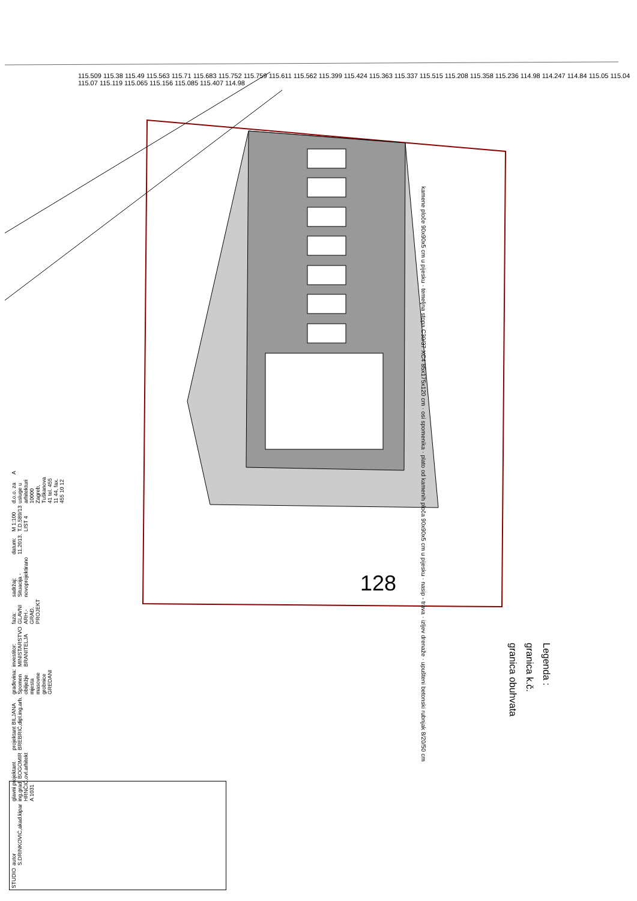Legenda :
granica k.č.
granica obuhvata
STUDIO
autor S.DRINKOVIĆ,akad.kipar
glavni projektant ing.grad. BOGOMIR HRNČIĆ,ovl.arhitekt A 1031
projektant BILJANA BREBRIĆ,dipl.ing.arh.
građevina: Spomen obilježje mjesta masovne grobnice GREDANI
investitor: MINISTARSTVO BRANITELJA
faza: GLAVNI ARH.-GRAĐ. PROJEKT
sadržaj: Situacija - novoprojektirano
datum: 11.2013.
M 1:100 T.D.589/13 LIST 4
d.o.o. za usluge u arhitekturi 10000 Zagreb, Tuškanova 41 tel. 455 11 44, fax. 455 10 12
A
128
kamene ploče 90x90x5 cm u pijesku · temeljna stopa C30/37 XC4 85x175x120 cm · osi spomenika · plato od kamenih ploča 90x90x5 cm u pijesku · nasip - trava · izljev drenaže · upušteni betonski rubnjak 8/20/50 cm
115.509 115.38 115.49 115.563 115.71 115.683 115.752 115.759 115.611 115.562 115.399 115.424 115.363 115.337 115.515 115.208 115.358 115.236 114.98 114.247 114.84 115.05 115.04 115.07 115.119 115.065 115.156 115.085 115.407 114.98